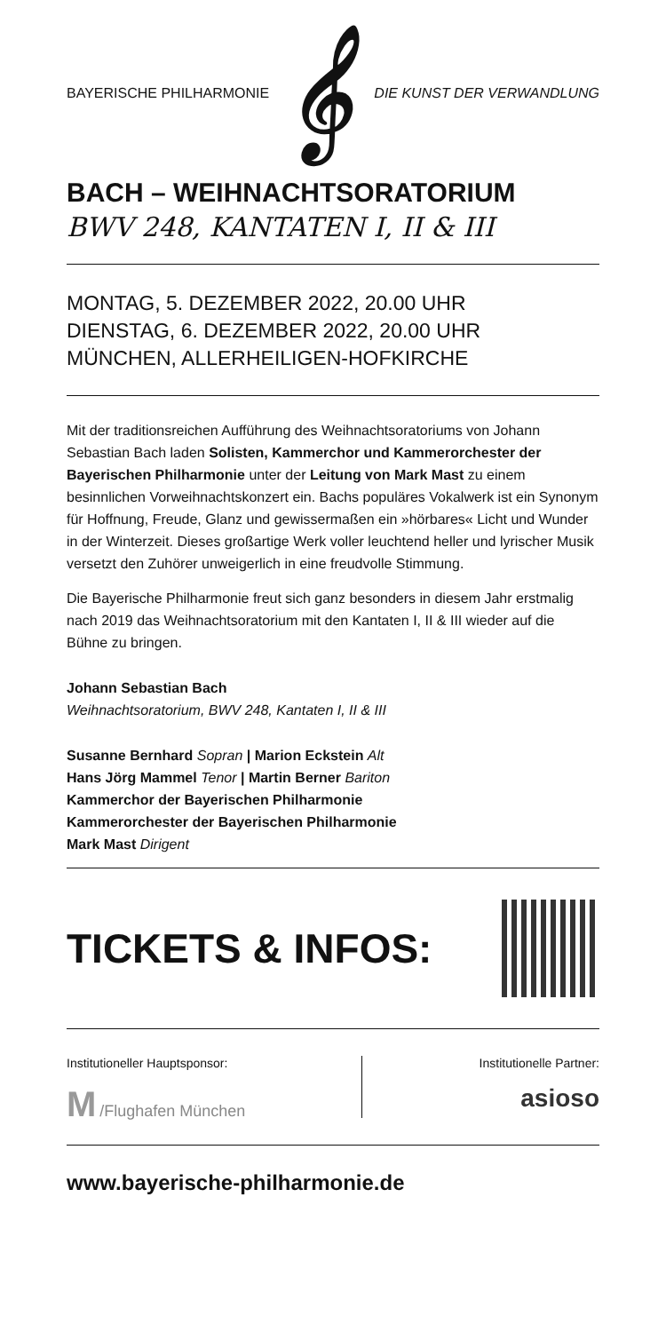BAYERISCHE PHILHARMONIE 𝄞 DIE KUNST DER VERWANDLUNG
BACH – WEIHNACHTSORATORIUM
BWV 248, KANTATEN I, II & III
MONTAG, 5. DEZEMBER 2022, 20.00 UHR
DIENSTAG, 6. DEZEMBER 2022, 20.00 UHR
MÜNCHEN, ALLERHEILIGEN-HOFKIRCHE
Mit der traditionsreichen Aufführung des Weihnachtsoratoriums von Johann Sebastian Bach laden Solisten, Kammerchor und Kammer­orchester der Bayerischen Philharmonie unter der Leitung von Mark Mast zu einem besinnlichen Vorweihnachtskonzert ein. Bachs populäres Vokalwerk ist ein Synonym für Hoffnung, Freude, Glanz und gewissermaßen ein »hörbares« Licht und Wunder in der Winterzeit. Dieses großartige Werk voller leuchtend heller und lyrischer Musik versetzt den Zuhörer unweigerlich in eine freudvolle Stimmung.
Die Bayerische Philharmonie freut sich ganz besonders in diesem Jahr erstmalig nach 2019 das Weihnachtsoratorium mit den Kantaten I, II & III wieder auf die Bühne zu bringen.
Johann Sebastian Bach
Weihnachtsoratorium, BWV 248, Kantaten I, II & III
Susanne Bernhard Sopran | Marion Eckstein Alt
Hans Jörg Mammel Tenor | Martin Berner Bariton
Kammerchor der Bayerischen Philharmonie
Kammerorchester der Bayerischen Philharmonie
Mark Mast Dirigent
TICKETS & INFOS:
Institutioneller Hauptsponsor:
M /Flughafen München
Institutionelle Partner:
asioso
www.bayerische-philharmonie.de